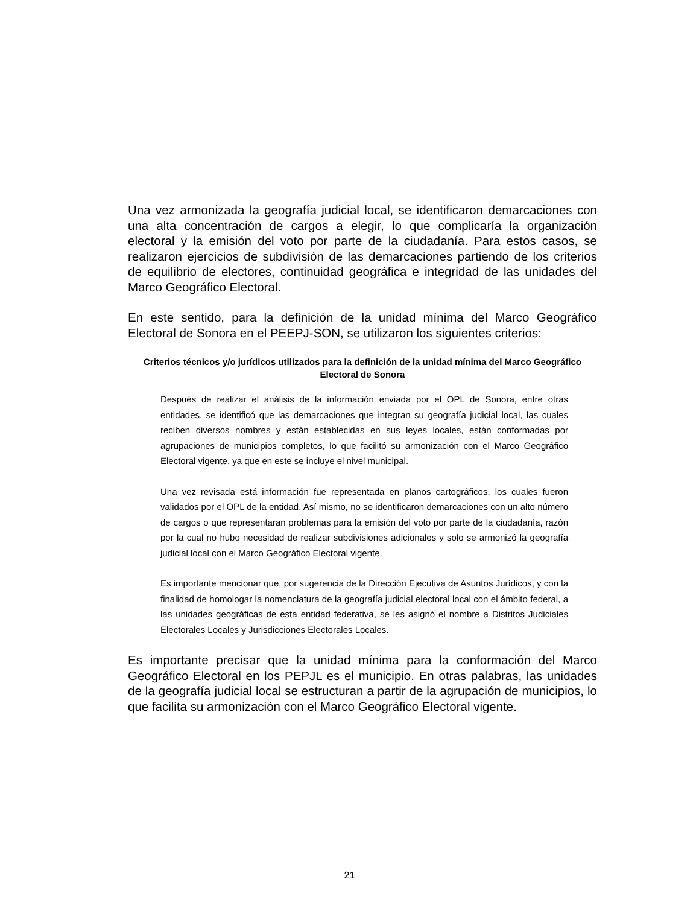Una vez armonizada la geografía judicial local, se identificaron demarcaciones con una alta concentración de cargos a elegir, lo que complicaría la organización electoral y la emisión del voto por parte de la ciudadanía. Para estos casos, se realizaron ejercicios de subdivisión de las demarcaciones partiendo de los criterios de equilibrio de electores, continuidad geográfica e integridad de las unidades del Marco Geográfico Electoral.
En este sentido, para la definición de la unidad mínima del Marco Geográfico Electoral de Sonora en el PEEPJ-SON, se utilizaron los siguientes criterios:
Criterios técnicos y/o jurídicos utilizados para la definición de la unidad mínima del Marco Geográfico Electoral de Sonora
Después de realizar el análisis de la información enviada por el OPL de Sonora, entre otras entidades, se identificó que las demarcaciones que integran su geografía judicial local, las cuales reciben diversos nombres y están establecidas en sus leyes locales, están conformadas por agrupaciones de municipios completos, lo que facilitó su armonización con el Marco Geográfico Electoral vigente, ya que en este se incluye el nivel municipal.
Una vez revisada está información fue representada en planos cartográficos, los cuales fueron validados por el OPL de la entidad. Así mismo, no se identificaron demarcaciones con un alto número de cargos o que representaran problemas para la emisión del voto por parte de la ciudadanía, razón por la cual no hubo necesidad de realizar subdivisiones adicionales y solo se armonizó la geografía judicial local con el Marco Geográfico Electoral vigente.
Es importante mencionar que, por sugerencia de la Dirección Ejecutiva de Asuntos Jurídicos, y con la finalidad de homologar la nomenclatura de la geografía judicial electoral local con el ámbito federal, a las unidades geográficas de esta entidad federativa, se les asignó el nombre a Distritos Judiciales Electorales Locales y Jurisdicciones Electorales Locales.
Es importante precisar que la unidad mínima para la conformación del Marco Geográfico Electoral en los PEPJL es el municipio. En otras palabras, las unidades de la geografía judicial local se estructuran a partir de la agrupación de municipios, lo que facilita su armonización con el Marco Geográfico Electoral vigente.
21